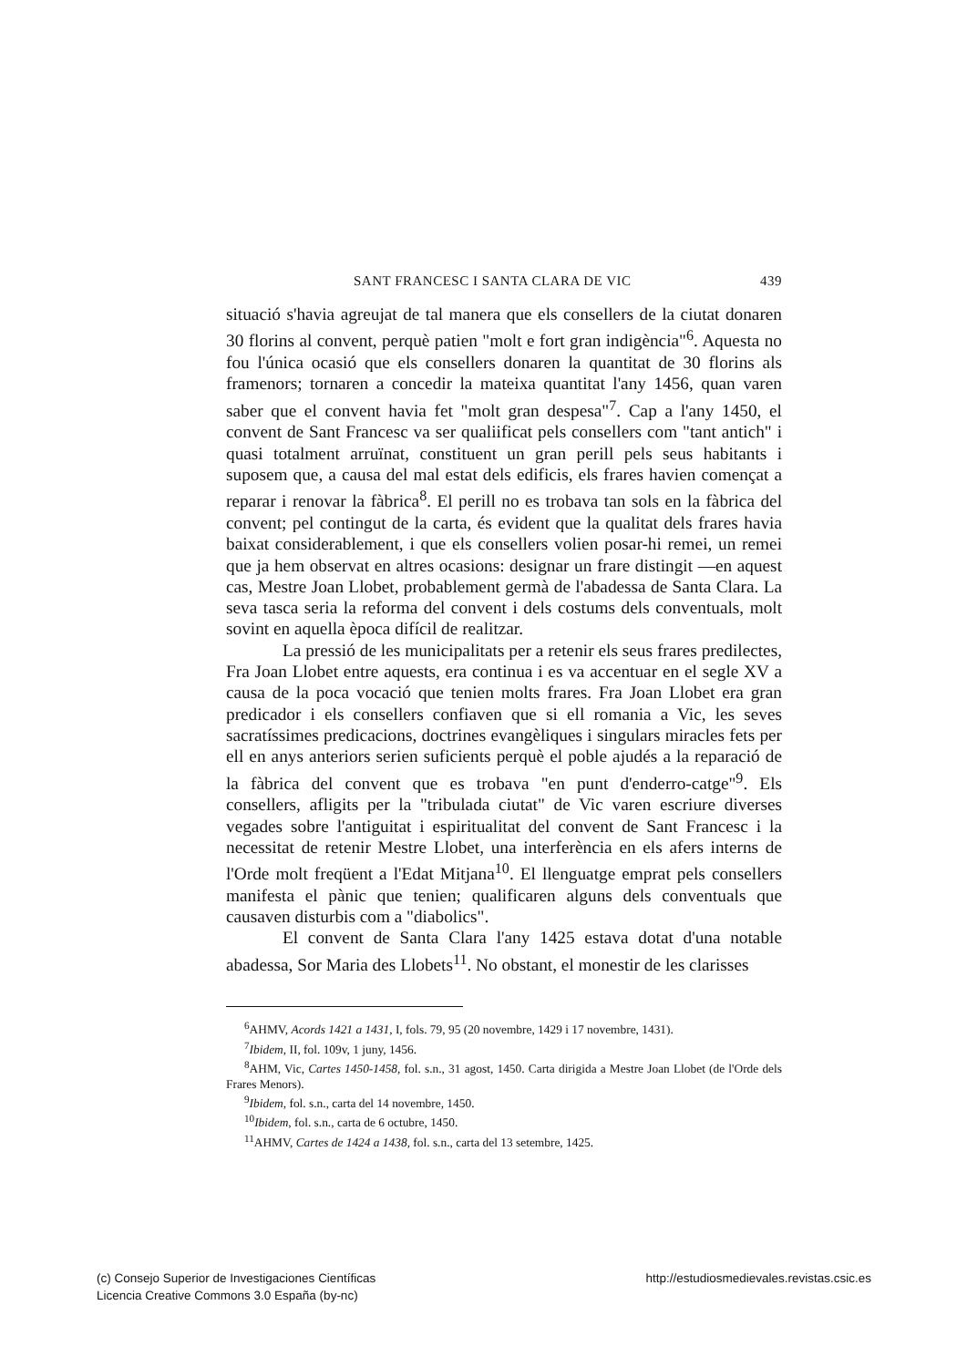SANT FRANCESC I SANTA CLARA DE VIC 439
situació s'havia agreujat de tal manera que els consellers de la ciutat donaren 30 florins al convent, perquè patien "molt e fort gran indigència"<sup>6</sup>. Aquesta no fou l'única ocasió que els consellers donaren la quantitat de 30 florins als framenors; tornaren a concedir la mateixa quantitat l'any 1456, quan varen saber que el convent havia fet "molt gran despesa"<sup>7</sup>. Cap a l'any 1450, el convent de Sant Francesc va ser qualiificat pels consellers com "tant antich" i quasi totalment arruïnat, constituent un gran perill pels seus habitants i suposem que, a causa del mal estat dels edificis, els frares havien començat a reparar i renovar la fàbrica<sup>8</sup>. El perill no es trobava tan sols en la fàbrica del convent; pel contingut de la carta, és evident que la qualitat dels frares havia baixat considerablement, i que els consellers volien posar-hi remei, un remei que ja hem observat en altres ocasions: designar un frare distingit —en aquest cas, Mestre Joan Llobet, probablement germà de l'abadessa de Santa Clara. La seva tasca seria la reforma del convent i dels costums dels conventuals, molt sovint en aquella època difícil de realitzar.
La pressió de les municipalitats per a retenir els seus frares predilectes, Fra Joan Llobet entre aquests, era continua i es va accentuar en el segle XV a causa de la poca vocació que tenien molts frares. Fra Joan Llobet era gran predicador i els consellers confiaven que si ell romania a Vic, les seves sacratíssimes predicacions, doctrines evangèliques i singulars miracles fets per ell en anys anteriors serien suficients perquè el poble ajudés a la reparació de la fàbrica del convent que es trobava "en punt d'enderro-catge"<sup>9</sup>. Els consellers, afligits per la "tribulada ciutat" de Vic varen escriure diverses vegades sobre l'antiguitat i espiritualitat del convent de Sant Francesc i la necessitat de retenir Mestre Llobet, una interferència en els afers interns de l'Orde molt freqüent a l'Edat Mitjana<sup>10</sup>. El llenguatge emprat pels consellers manifesta el pànic que tenien; qualificaren alguns dels conventuals que causaven disturbis com a "diabolics".
El convent de Santa Clara l'any 1425 estava dotat d'una notable abadessa, Sor Maria des Llobets<sup>11</sup>. No obstant, el monestir de les clarisses
<sup>6</sup> AHMV, Acords 1421 a 1431, I, fols. 79, 95 (20 novembre, 1429 i 17 novembre, 1431).
<sup>7</sup> Ibidem, II, fol. 109v, 1 juny, 1456.
<sup>8</sup> AHM, Vic, Cartes 1450-1458, fol. s.n., 31 agost, 1450. Carta dirigida a Mestre Joan Llobet (de l'Orde dels Frares Menors).
<sup>9</sup> Ibidem, fol. s.n., carta del 14 novembre, 1450.
<sup>10</sup> Ibidem, fol. s.n., carta de 6 octubre, 1450.
<sup>11</sup> AHMV, Cartes de 1424 a 1438, fol. s.n., carta del 13 setembre, 1425.
(c) Consejo Superior de Investigaciones Científicas
Licencia Creative Commons 3.0 España (by-nc)
http://estudiosmedievales.revistas.csic.es